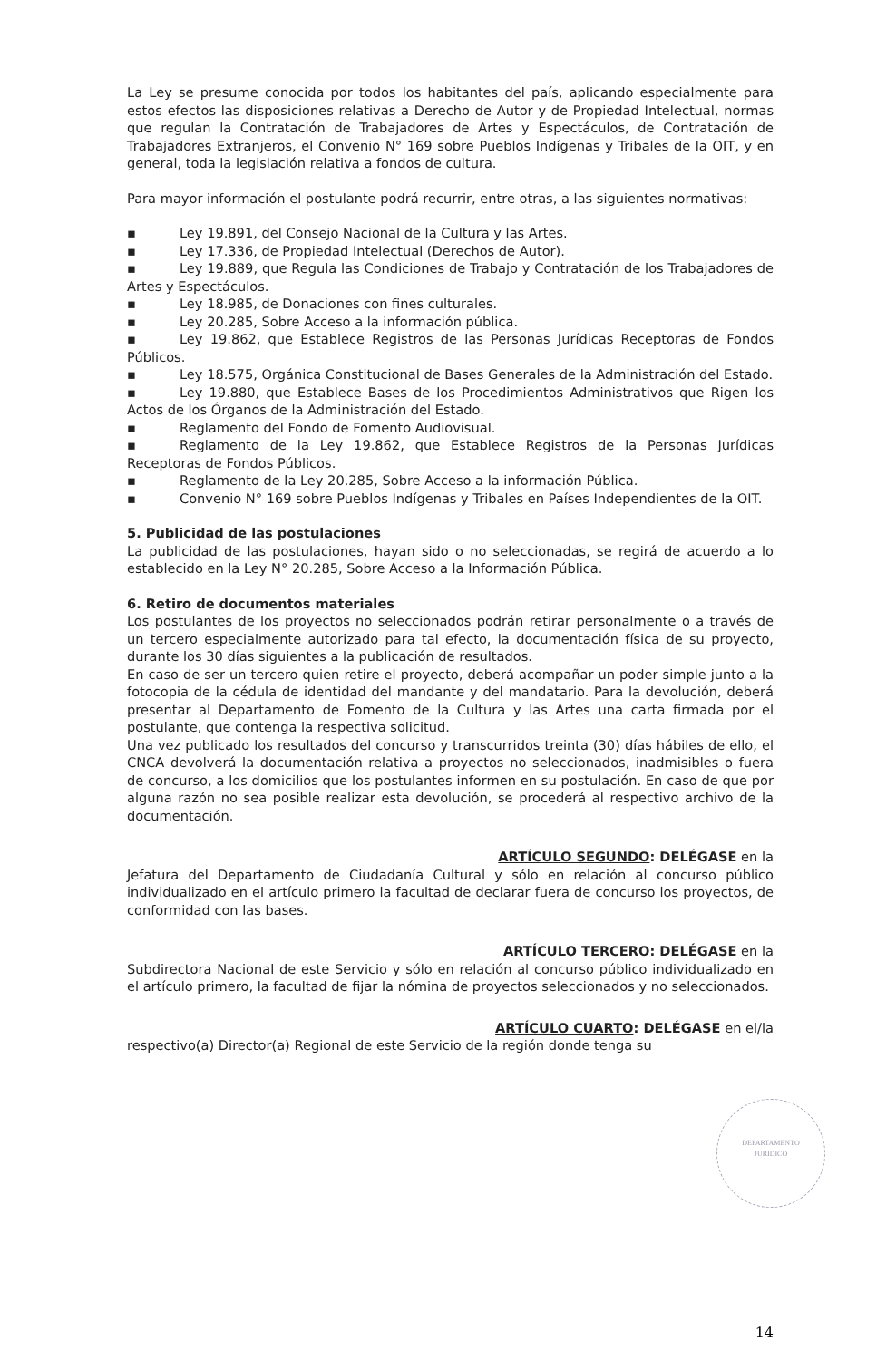La Ley se presume conocida por todos los habitantes del país, aplicando especialmente para estos efectos las disposiciones relativas a Derecho de Autor y de Propiedad Intelectual, normas que regulan la Contratación de Trabajadores de Artes y Espectáculos, de Contratación de Trabajadores Extranjeros, el Convenio N° 169 sobre Pueblos Indígenas y Tribales de la OIT, y en general, toda la legislación relativa a fondos de cultura.
Para mayor información el postulante podrá recurrir, entre otras, a las siguientes normativas:
▪ Ley 19.891, del Consejo Nacional de la Cultura y las Artes.
▪ Ley 17.336, de Propiedad Intelectual (Derechos de Autor).
▪ Ley 19.889, que Regula las Condiciones de Trabajo y Contratación de los Trabajadores de Artes y Espectáculos.
▪ Ley 18.985, de Donaciones con fines culturales.
▪ Ley 20.285, Sobre Acceso a la información pública.
▪ Ley 19.862, que Establece Registros de las Personas Jurídicas Receptoras de Fondos Públicos.
▪ Ley 18.575, Orgánica Constitucional de Bases Generales de la Administración del Estado.
▪ Ley 19.880, que Establece Bases de los Procedimientos Administrativos que Rigen los Actos de los Órganos de la Administración del Estado.
▪ Reglamento del Fondo de Fomento Audiovisual.
▪ Reglamento de la Ley 19.862, que Establece Registros de la Personas Jurídicas Receptoras de Fondos Públicos.
▪ Reglamento de la Ley 20.285, Sobre Acceso a la información Pública.
▪ Convenio N° 169 sobre Pueblos Indígenas y Tribales en Países Independientes de la OIT.
5. Publicidad de las postulaciones
La publicidad de las postulaciones, hayan sido o no seleccionadas, se regirá de acuerdo a lo establecido en la Ley N° 20.285, Sobre Acceso a la Información Pública.
6. Retiro de documentos materiales
Los postulantes de los proyectos no seleccionados podrán retirar personalmente o a través de un tercero especialmente autorizado para tal efecto, la documentación física de su proyecto, durante los 30 días siguientes a la publicación de resultados.
En caso de ser un tercero quien retire el proyecto, deberá acompañar un poder simple junto a la fotocopia de la cédula de identidad del mandante y del mandatario. Para la devolución, deberá presentar al Departamento de Fomento de la Cultura y las Artes una carta firmada por el postulante, que contenga la respectiva solicitud.
Una vez publicado los resultados del concurso y transcurridos treinta (30) días hábiles de ello, el CNCA devolverá la documentación relativa a proyectos no seleccionados, inadmisibles o fuera de concurso, a los domicilios que los postulantes informen en su postulación. En caso de que por alguna razón no sea posible realizar esta devolución, se procederá al respectivo archivo de la documentación.
ARTÍCULO SEGUNDO: DELÉGASE en la
Jefatura del Departamento de Ciudadanía Cultural y sólo en relación al concurso público individualizado en el artículo primero la facultad de declarar fuera de concurso los proyectos, de conformidad con las bases.
ARTÍCULO TERCERO: DELÉGASE en la
Subdirectora Nacional de este Servicio y sólo en relación al concurso público individualizado en el artículo primero, la facultad de fijar la nómina de proyectos seleccionados y no seleccionados.
ARTÍCULO CUARTO: DELÉGASE en el/la
respectivo(a) Director(a) Regional de este Servicio de la región donde tenga su
DEPARTAMENTO
JURIDICO
14